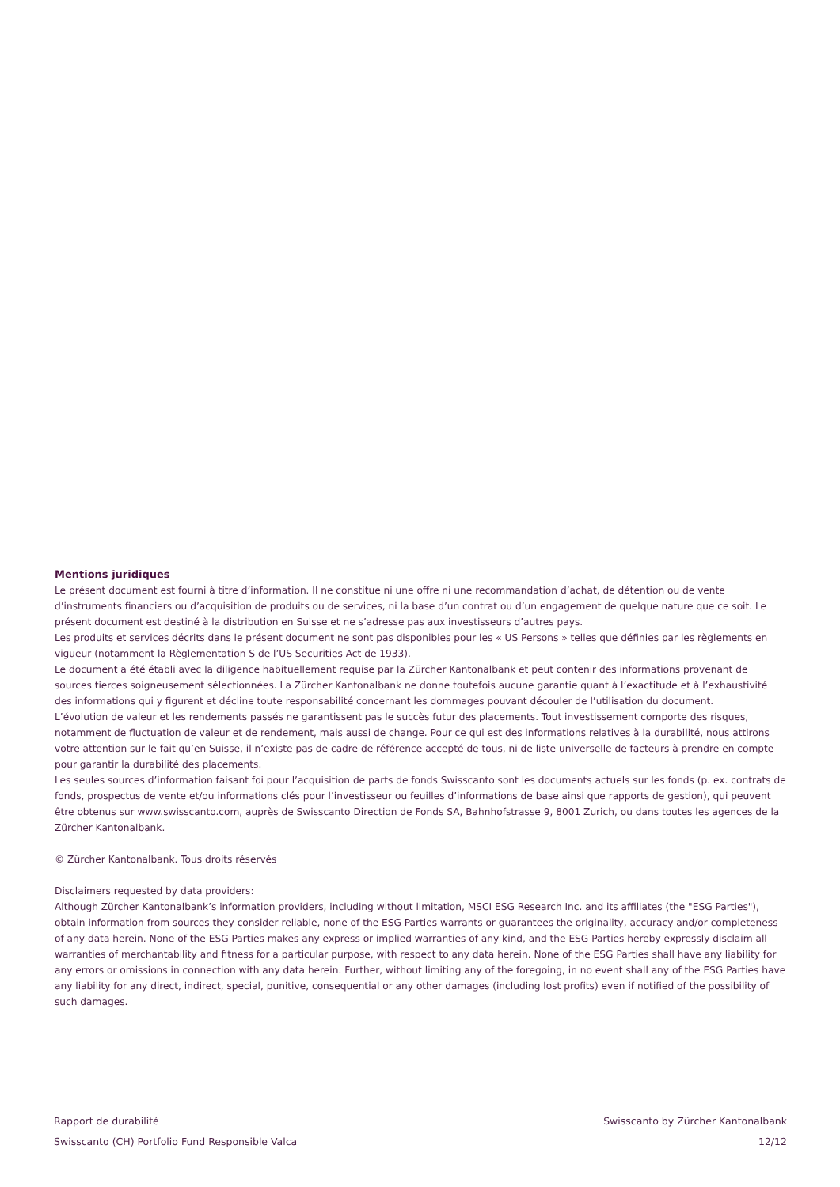Mentions juridiques
Le présent document est fourni à titre d’information. Il ne constitue ni une offre ni une recommandation d’achat, de détention ou de vente d’instruments financiers ou d’acquisition de produits ou de services, ni la base d’un contrat ou d’un engagement de quelque nature que ce soit. Le présent document est destiné à la distribution en Suisse et ne s’adresse pas aux investisseurs d’autres pays.
Les produits et services décrits dans le présent document ne sont pas disponibles pour les « US Persons » telles que définies par les règlements en vigueur (notamment la Règlementation S de l’US Securities Act de 1933).
Le document a été établi avec la diligence habituellement requise par la Zürcher Kantonalbank et peut contenir des informations provenant de sources tierces soigneusement sélectionnées. La Zürcher Kantonalbank ne donne toutefois aucune garantie quant à l’exactitude et à l’exhaustivité des informations qui y figurent et décline toute responsabilité concernant les dommages pouvant découler de l’utilisation du document.
L’évolution de valeur et les rendements passés ne garantissent pas le succès futur des placements. Tout investissement comporte des risques, notamment de fluctuation de valeur et de rendement, mais aussi de change. Pour ce qui est des informations relatives à la durabilité, nous attirons votre attention sur le fait qu’en Suisse, il n’existe pas de cadre de référence accepté de tous, ni de liste universelle de facteurs à prendre en compte pour garantir la durabilité des placements.
Les seules sources d’information faisant foi pour l’acquisition de parts de fonds Swisscanto sont les documents actuels sur les fonds (p. ex. contrats de fonds, prospectus de vente et/ou informations clés pour l’investisseur ou feuilles d’informations de base ainsi que rapports de gestion), qui peuvent être obtenus sur www.swisscanto.com, auprès de Swisscanto Direction de Fonds SA, Bahnhofstrasse 9, 8001 Zurich, ou dans toutes les agences de la Zürcher Kantonalbank.
© Zürcher Kantonalbank. Tous droits réservés
Disclaimers requested by data providers:
Although Zürcher Kantonalbank’s information providers, including without limitation, MSCI ESG Research Inc. and its affiliates (the "ESG Parties"), obtain information from sources they consider reliable, none of the ESG Parties warrants or guarantees the originality, accuracy and/or completeness of any data herein. None of the ESG Parties makes any express or implied warranties of any kind, and the ESG Parties hereby expressly disclaim all warranties of merchantability and fitness for a particular purpose, with respect to any data herein. None of the ESG Parties shall have any liability for any errors or omissions in connection with any data herein. Further, without limiting any of the foregoing, in no event shall any of the ESG Parties have any liability for any direct, indirect, special, punitive, consequential or any other damages (including lost profits) even if notified of the possibility of such damages.
Rapport de durabilité
Swisscanto (CH) Portfolio Fund Responsible Valca
Swisscanto by Zürcher Kantonalbank
12/12